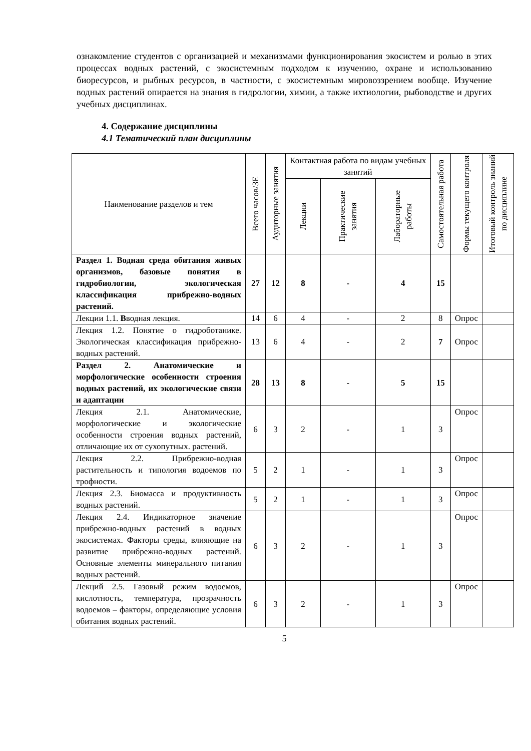ознакомление студентов с организацией и механизмами функционирования экосистем и ролью в этих процессах водных растений, с экосистемным подходом к изучению, охране и использованию биоресурсов, и рыбных ресурсов, в частности, с экосистемным мировоззрением вообще. Изучение водных растений опирается на знания в гидрологии, химии, а также ихтиологии, рыбоводстве и других учебных дисциплинах.
4. Содержание дисциплины
4.1 Тематический план дисциплины
| Наименование разделов и тем | Всего часов/ЗЕ | Аудиторные занятия | Контактная работа по видам учебных занятий | | | Самостоятельная работа | Формы текущего контроля | Итоговый контроль знаний по дисциплине |
| --- | --- | --- | --- | --- | --- | --- | --- | --- |
| | | | Лекции | Практические занятия | Лабораторные работы | | | |
| Раздел 1. Водная среда обитания живых организмов, базовые понятия в гидробиологии, экологическая классификация прибрежно-водных растений. | 27 | 12 | 8 | - | 4 | 15 | | |
| Лекции 1.1. В водная лекция. | 14 | 6 | 4 | - | 2 | 8 | Опрос | |
| Лекция 1.2. Понятие о гидроботанике. Экологическая классификация прибрежно-водных растений. | 13 | 6 | 4 | - | 2 | 7 | Опрос | |
| Раздел 2. Анатомические и морфологические особенности строения водных растений, их экологические связи и адаптации | 28 | 13 | 8 | - | 5 | 15 | | |
| Лекция 2.1. Анатомические, морфологические и экологические особенности строения водных растений, отличающие их от сухопутных. растений. | 6 | 3 | 2 | - | 1 | 3 | Опрос | |
| Лекция 2.2. Прибрежно-водная растительность и типология водоемов по трофности. | 5 | 2 | 1 | - | 1 | 3 | Опрос | |
| Лекция 2.3. Биомасса и продуктивность водных растений. | 5 | 2 | 1 | - | 1 | 3 | Опрос | |
| Лекция 2.4. Индикаторное значение прибрежно-водных растений в водных экосистемах. Факторы среды, влияющие на развитие прибрежно-водных растений. Основные элементы минерального питания водных растений. | 6 | 3 | 2 | - | 1 | 3 | Опрос | |
| Лекций 2.5. Газовый режим водоемов, кислотность, температура, прозрачность водоемов – факторы, определяющие условия обитания водных растений. | 6 | 3 | 2 | - | 1 | 3 | Опрос | |
5